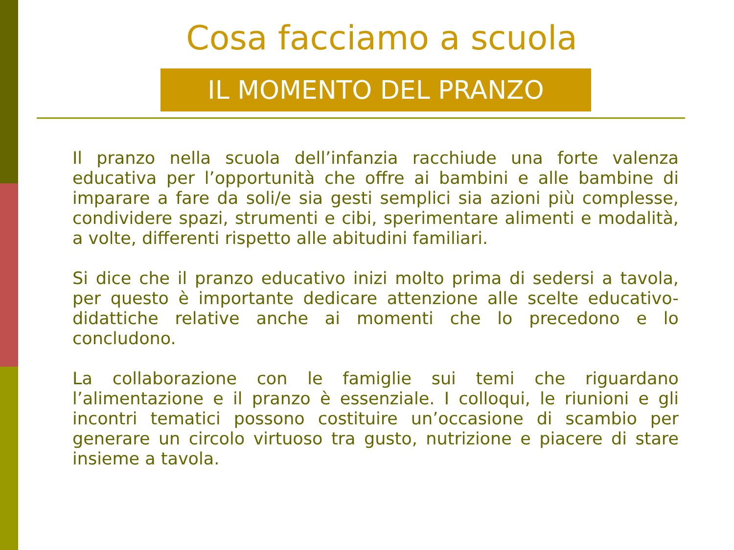Cosa facciamo a scuola
IL MOMENTO DEL PRANZO
Il pranzo nella scuola dell’infanzia racchiude una forte valenza educativa per l’opportunità che offre ai bambini e alle bambine di imparare a fare da soli/e sia gesti semplici sia azioni più complesse, condividere spazi, strumenti e cibi, sperimentare alimenti e modalità, a volte, differenti rispetto alle abitudini familiari.
Si dice che il pranzo educativo inizi molto prima di sedersi a tavola, per questo è importante dedicare attenzione alle scelte educativo-didattiche relative anche ai momenti che lo precedono e lo concludono.
La collaborazione con le famiglie sui temi che riguardano l’alimentazione e il pranzo è essenziale. I colloqui, le riunioni e gli incontri tematici possono costituire un’occasione di scambio per generare un circolo virtuoso tra gusto, nutrizione e piacere di stare insieme a tavola.